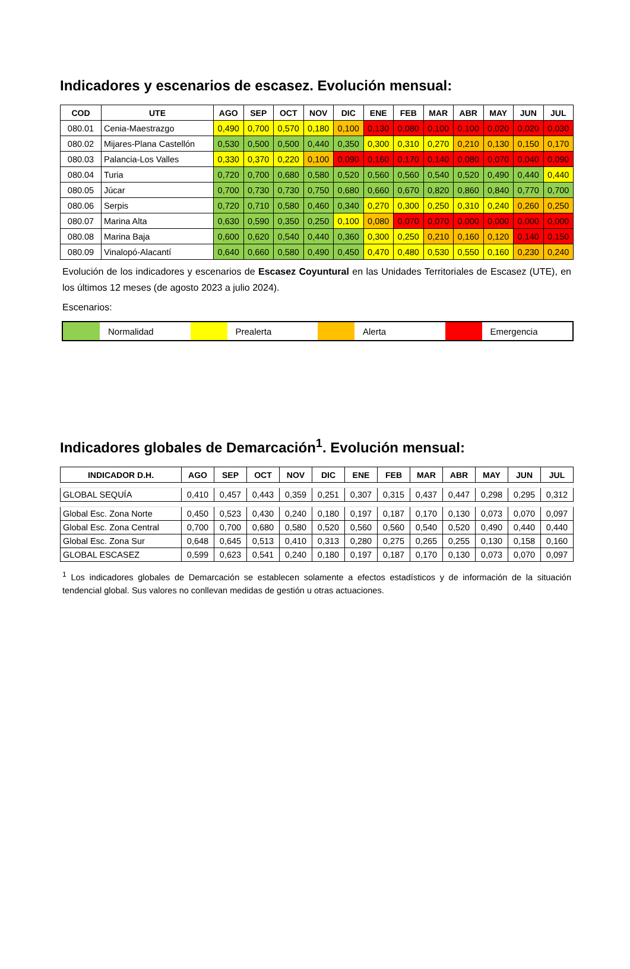Indicadores y escenarios de escasez. Evolución mensual:
| COD | UTE | AGO | SEP | OCT | NOV | DIC | ENE | FEB | MAR | ABR | MAY | JUN | JUL |
| --- | --- | --- | --- | --- | --- | --- | --- | --- | --- | --- | --- | --- | --- |
| 080.01 | Cenia-Maestrazgo | 0,490 | 0,700 | 0,570 | 0,180 | 0,100 | 0,130 | 0,080 | 0,100 | 0,100 | 0,020 | 0,020 | 0,030 |
| 080.02 | Mijares-Plana Castellón | 0,530 | 0,500 | 0,500 | 0,440 | 0,350 | 0,300 | 0,310 | 0,270 | 0,210 | 0,130 | 0,150 | 0,170 |
| 080.03 | Palancia-Los Valles | 0,330 | 0,370 | 0,220 | 0,100 | 0,090 | 0,160 | 0,170 | 0,140 | 0,080 | 0,070 | 0,040 | 0,090 |
| 080.04 | Turia | 0,720 | 0,700 | 0,680 | 0,580 | 0,520 | 0,560 | 0,560 | 0,540 | 0,520 | 0,490 | 0,440 | 0,440 |
| 080.05 | Júcar | 0,700 | 0,730 | 0,730 | 0,750 | 0,680 | 0,660 | 0,670 | 0,820 | 0,860 | 0,840 | 0,770 | 0,700 |
| 080.06 | Serpis | 0,720 | 0,710 | 0,580 | 0,460 | 0,340 | 0,270 | 0,300 | 0,250 | 0,310 | 0,240 | 0,260 | 0,250 |
| 080.07 | Marina Alta | 0,630 | 0,590 | 0,350 | 0,250 | 0,100 | 0,080 | 0,070 | 0,070 | 0,000 | 0,000 | 0,000 | 0,000 |
| 080.08 | Marina Baja | 0,600 | 0,620 | 0,540 | 0,440 | 0,360 | 0,300 | 0,250 | 0,210 | 0,160 | 0,120 | 0,140 | 0,150 |
| 080.09 | Vinalopó-Alacantí | 0,640 | 0,660 | 0,580 | 0,490 | 0,450 | 0,470 | 0,480 | 0,530 | 0,550 | 0,160 | 0,230 | 0,240 |
Evolución de los indicadores y escenarios de Escasez Coyuntural en las Unidades Territoriales de Escasez (UTE), en los últimos 12 meses (de agosto 2023 a julio 2024).
Escenarios:
Normalidad Prealerta Alerta Emergencia
Indicadores globales de Demarcación<sup>1</sup>. Evolución mensual:
| INDICADOR D.H. | AGO | SEP | OCT | NOV | DIC | ENE | FEB | MAR | ABR | MAY | JUN | JUL |
| --- | --- | --- | --- | --- | --- | --- | --- | --- | --- | --- | --- | --- |
| GLOBAL SEQUÍA | 0,410 | 0,457 | 0,443 | 0,359 | 0,251 | 0,307 | 0,315 | 0,437 | 0,447 | 0,298 | 0,295 | 0,312 |
| Global Esc. Zona Norte | 0,450 | 0,523 | 0,430 | 0,240 | 0,180 | 0,197 | 0,187 | 0,170 | 0,130 | 0,073 | 0,070 | 0,097 |
| Global Esc. Zona Central | 0,700 | 0,700 | 0,680 | 0,580 | 0,520 | 0,560 | 0,560 | 0,540 | 0,520 | 0,490 | 0,440 | 0,440 |
| Global Esc. Zona Sur | 0,648 | 0,645 | 0,513 | 0,410 | 0,313 | 0,280 | 0,275 | 0,265 | 0,255 | 0,130 | 0,158 | 0,160 |
| GLOBAL ESCASEZ | 0,599 | 0,623 | 0,541 | 0,240 | 0,180 | 0,197 | 0,187 | 0,170 | 0,130 | 0,073 | 0,070 | 0,097 |
<sup>1</sup> Los indicadores globales de Demarcación se establecen solamente a efectos estadísticos y de información de la situación tendencial global. Sus valores no conllevan medidas de gestión u otras actuaciones.